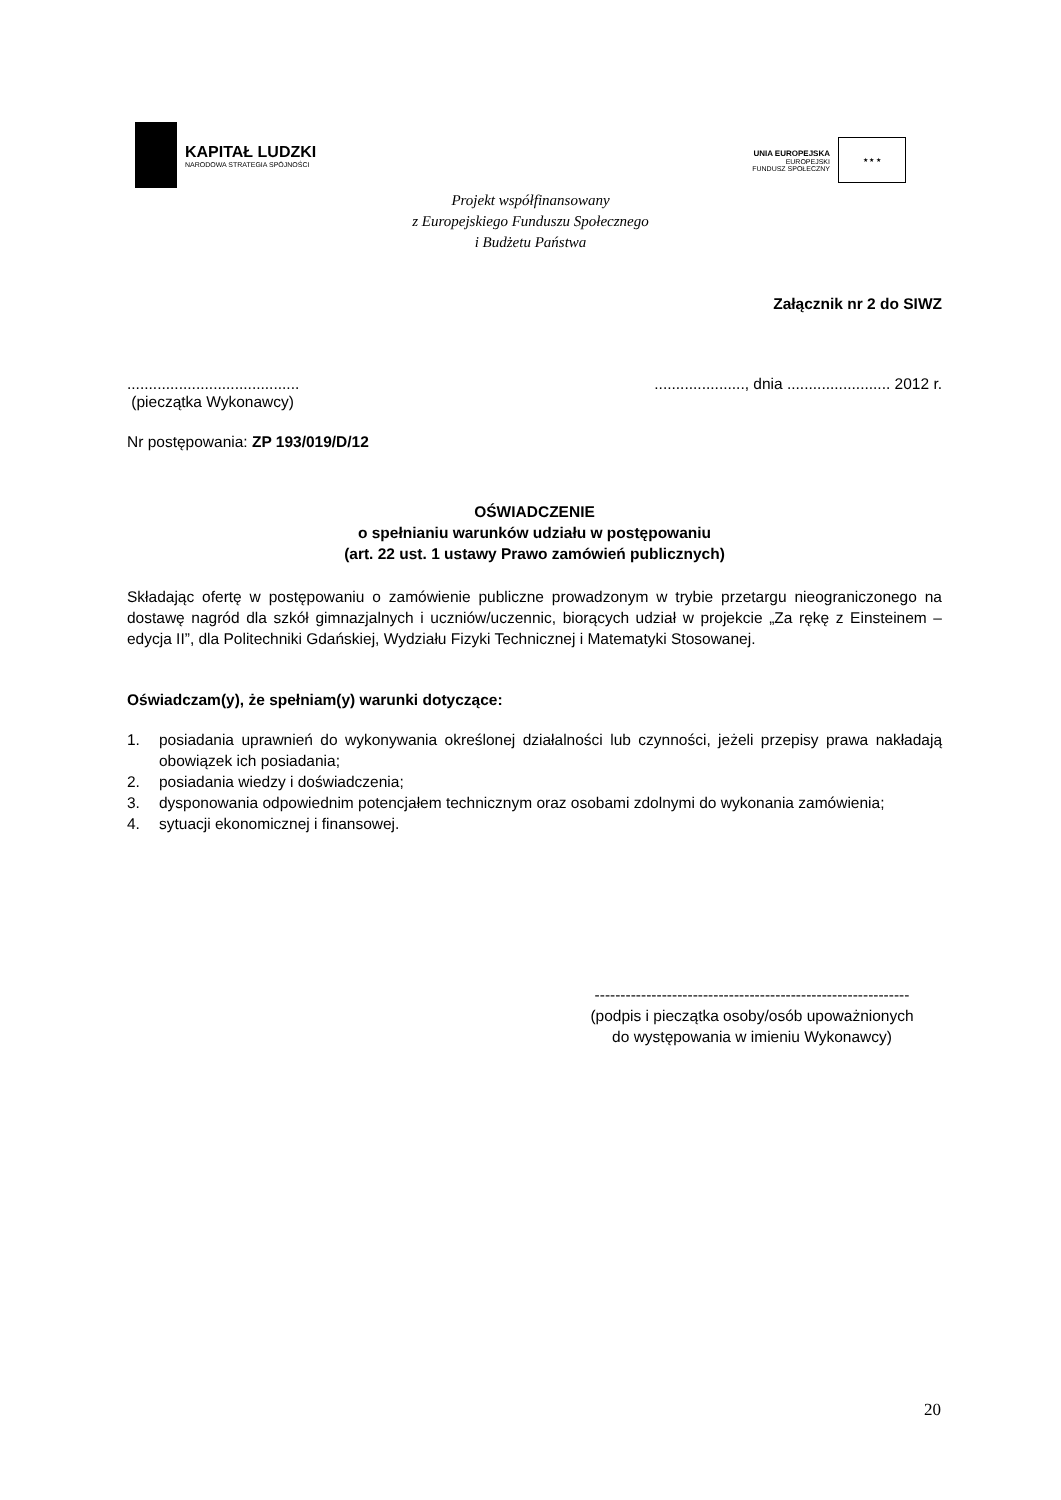KAPITAŁ LUDZKI
NARODOWA STRATEGIA SPÓJNOŚCI
UNIA EUROPEJSKA
EUROPEJSKI
FUNDUSZ SPOŁECZNY
★ ★ ★
Projekt współfinansowany
z Europejskiego Funduszu Społecznego
i Budżetu Państwa
Załącznik nr 2 do SIWZ
........................................
(pieczątka Wykonawcy)
....................., dnia ........................ 2012 r.
Nr postępowania: ZP 193/019/D/12
OŚWIADCZENIE
o spełnianiu warunków udziału w postępowaniu
(art. 22 ust. 1 ustawy Prawo zamówień publicznych)
Składając ofertę w postępowaniu o zamówienie publiczne prowadzonym w trybie przetargu nieograniczonego na dostawę nagród dla szkół gimnazjalnych i uczniów/uczennic, biorących udział w projekcie „Za rękę z Einsteinem – edycja II”, dla Politechniki Gdańskiej, Wydziału Fizyki Technicznej i Matematyki Stosowanej.
Oświadczam(y), że spełniam(y) warunki dotyczące:
1. posiadania uprawnień do wykonywania określonej działalności lub czynności, jeżeli przepisy prawa nakładają obowiązek ich posiadania;
2. posiadania wiedzy i doświadczenia;
3. dysponowania odpowiednim potencjałem technicznym oraz osobami zdolnymi do wykonania zamówienia;
4. sytuacji ekonomicznej i finansowej.
-------------------------------------------------------------
(podpis i pieczątka osoby/osób upoważnionych
do występowania w imieniu Wykonawcy)
20